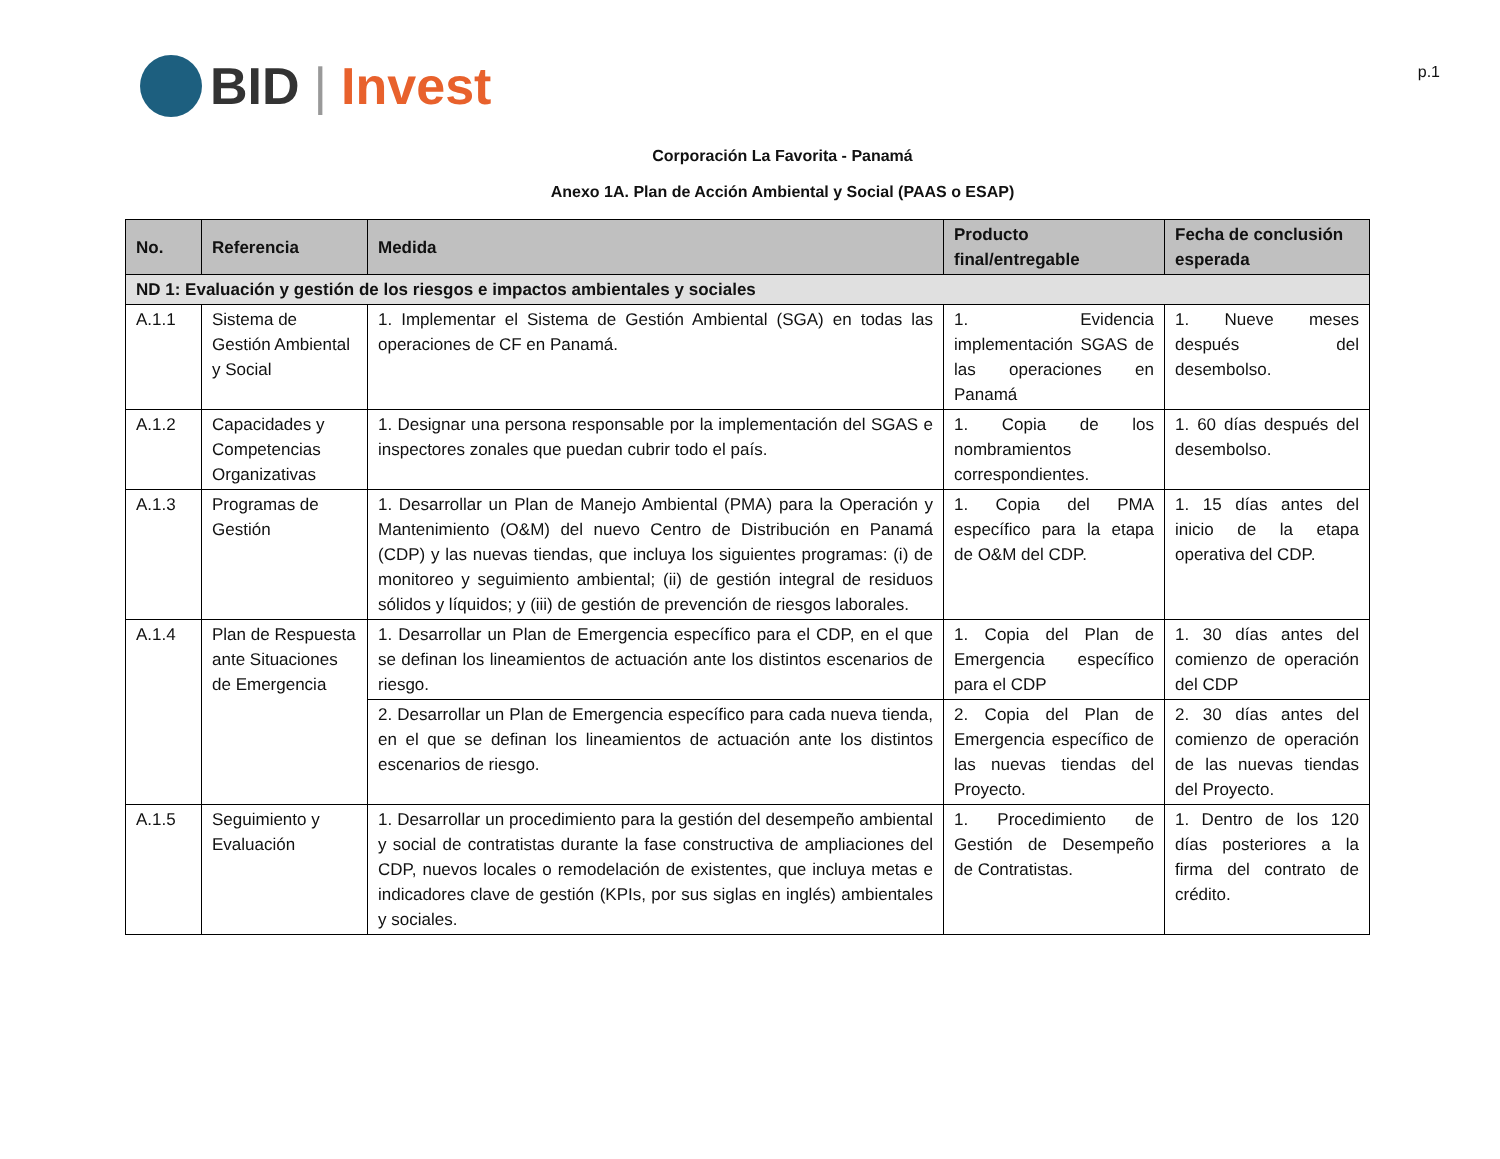BID | Invest
p.1
Corporación La Favorita - Panamá
Anexo 1A. Plan de Acción Ambiental y Social (PAAS o ESAP)
| No. | Referencia | Medida | Producto final/entregable | Fecha de conclusión esperada |
| --- | --- | --- | --- | --- |
| ND 1: Evaluación y gestión de los riesgos e impactos ambientales y sociales | | | | |
| A.1.1 | Sistema de Gestión Ambiental y Social | 1. Implementar el Sistema de Gestión Ambiental (SGA) en todas las operaciones de CF en Panamá. | 1. Evidencia implementación SGAS de las operaciones en Panamá | 1. Nueve meses después del desembolso. |
| A.1.2 | Capacidades y Competencias Organizativas | 1. Designar una persona responsable por la implementación del SGAS e inspectores zonales que puedan cubrir todo el país. | 1. Copia de los nombramientos correspondientes. | 1. 60 días después del desembolso. |
| A.1.3 | Programas de Gestión | 1. Desarrollar un Plan de Manejo Ambiental (PMA) para la Operación y Mantenimiento (O&M) del nuevo Centro de Distribución en Panamá (CDP) y las nuevas tiendas, que incluya los siguientes programas: (i) de monitoreo y seguimiento ambiental; (ii) de gestión integral de residuos sólidos y líquidos; y (iii) de gestión de prevención de riesgos laborales. | 1. Copia del PMA específico para la etapa de O&M del CDP. | 1. 15 días antes del inicio de la etapa operativa del CDP. |
| A.1.4 | Plan de Respuesta ante Situaciones de Emergencia | 1. Desarrollar un Plan de Emergencia específico para el CDP, en el que se definan los lineamientos de actuación ante los distintos escenarios de riesgo. | 1. Copia del Plan de Emergencia específico para el CDP | 1. 30 días antes del comienzo de operación del CDP |
| | | 2. Desarrollar un Plan de Emergencia específico para cada nueva tienda, en el que se definan los lineamientos de actuación ante los distintos escenarios de riesgo. | 2. Copia del Plan de Emergencia específico de las nuevas tiendas del Proyecto. | 2. 30 días antes del comienzo de operación de las nuevas tiendas del Proyecto. |
| A.1.5 | Seguimiento y Evaluación | 1. Desarrollar un procedimiento para la gestión del desempeño ambiental y social de contratistas durante la fase constructiva de ampliaciones del CDP, nuevos locales o remodelación de existentes, que incluya metas e indicadores clave de gestión (KPIs, por sus siglas en inglés) ambientales y sociales. | 1. Procedimiento de Gestión de Desempeño de Contratistas. | 1. Dentro de los 120 días posteriores a la firma del contrato de crédito. |